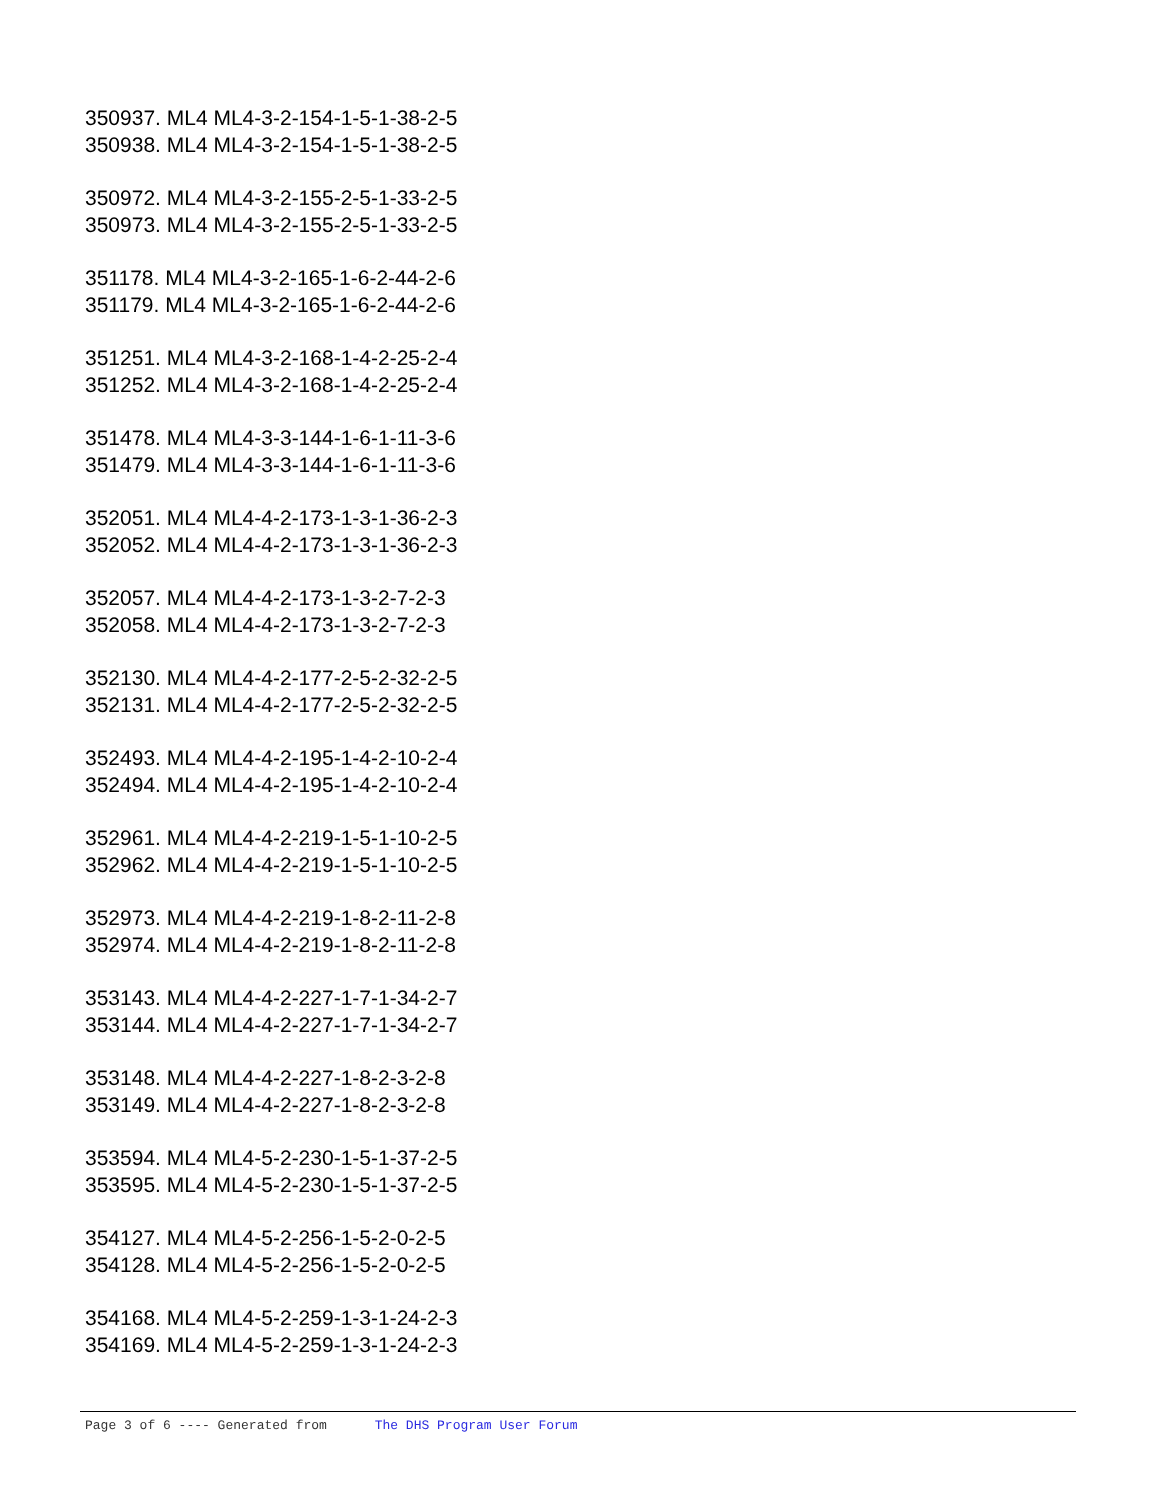350937. ML4 ML4-3-2-154-1-5-1-38-2-5
350938. ML4 ML4-3-2-154-1-5-1-38-2-5
350972. ML4 ML4-3-2-155-2-5-1-33-2-5
350973. ML4 ML4-3-2-155-2-5-1-33-2-5
351178. ML4 ML4-3-2-165-1-6-2-44-2-6
351179. ML4 ML4-3-2-165-1-6-2-44-2-6
351251. ML4 ML4-3-2-168-1-4-2-25-2-4
351252. ML4 ML4-3-2-168-1-4-2-25-2-4
351478. ML4 ML4-3-3-144-1-6-1-11-3-6
351479. ML4 ML4-3-3-144-1-6-1-11-3-6
352051. ML4 ML4-4-2-173-1-3-1-36-2-3
352052. ML4 ML4-4-2-173-1-3-1-36-2-3
352057. ML4 ML4-4-2-173-1-3-2-7-2-3
352058. ML4 ML4-4-2-173-1-3-2-7-2-3
352130. ML4 ML4-4-2-177-2-5-2-32-2-5
352131. ML4 ML4-4-2-177-2-5-2-32-2-5
352493. ML4 ML4-4-2-195-1-4-2-10-2-4
352494. ML4 ML4-4-2-195-1-4-2-10-2-4
352961. ML4 ML4-4-2-219-1-5-1-10-2-5
352962. ML4 ML4-4-2-219-1-5-1-10-2-5
352973. ML4 ML4-4-2-219-1-8-2-11-2-8
352974. ML4 ML4-4-2-219-1-8-2-11-2-8
353143. ML4 ML4-4-2-227-1-7-1-34-2-7
353144. ML4 ML4-4-2-227-1-7-1-34-2-7
353148. ML4 ML4-4-2-227-1-8-2-3-2-8
353149. ML4 ML4-4-2-227-1-8-2-3-2-8
353594. ML4 ML4-5-2-230-1-5-1-37-2-5
353595. ML4 ML4-5-2-230-1-5-1-37-2-5
354127. ML4 ML4-5-2-256-1-5-2-0-2-5
354128. ML4 ML4-5-2-256-1-5-2-0-2-5
354168. ML4 ML4-5-2-259-1-3-1-24-2-3
354169. ML4 ML4-5-2-259-1-3-1-24-2-3
Page 3 of 6 ---- Generated from The DHS Program User Forum